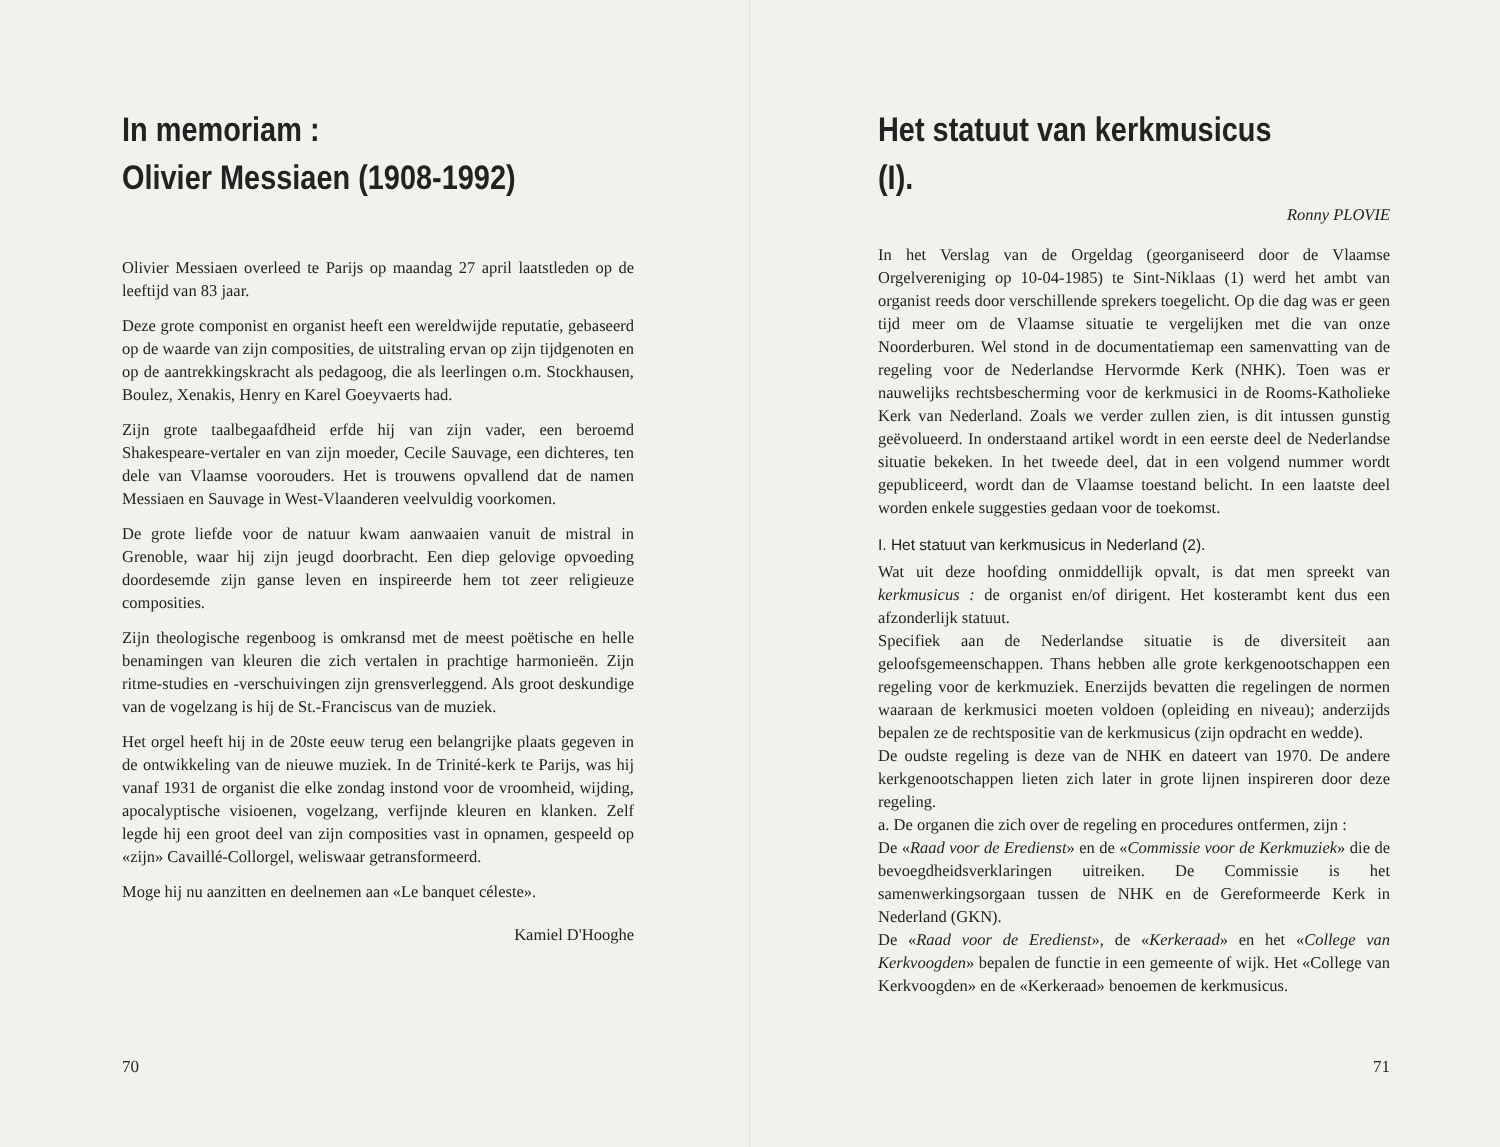In memoriam :
Olivier Messiaen (1908-1992)
Olivier Messiaen overleed te Parijs op maandag 27 april laatstleden op de leeftijd van 83 jaar.
Deze grote componist en organist heeft een wereldwijde reputatie, gebaseerd op de waarde van zijn composities, de uitstraling ervan op zijn tijdgenoten en op de aantrekkingskracht als pedagoog, die als leerlingen o.m. Stockhausen, Boulez, Xenakis, Henry en Karel Goeyvaerts had.
Zijn grote taalbegaafdheid erfde hij van zijn vader, een beroemd Shakespeare-vertaler en van zijn moeder, Cecile Sauvage, een dichteres, ten dele van Vlaamse voorouders. Het is trouwens opvallend dat de namen Messiaen en Sauvage in West-Vlaanderen veelvuldig voorkomen.
De grote liefde voor de natuur kwam aanwaaien vanuit de mistral in Grenoble, waar hij zijn jeugd doorbracht. Een diep gelovige opvoeding doordesemde zijn ganse leven en inspireerde hem tot zeer religieuze composities.
Zijn theologische regenboog is omkransd met de meest poëtische en helle benamingen van kleuren die zich vertalen in prachtige harmonieën. Zijn ritme-studies en -verschuivingen zijn grensverleggend. Als groot deskundige van de vogelzang is hij de St.-Franciscus van de muziek.
Het orgel heeft hij in de 20ste eeuw terug een belangrijke plaats gegeven in de ontwikkeling van de nieuwe muziek. In de Trinité-kerk te Parijs, was hij vanaf 1931 de organist die elke zondag instond voor de vroomheid, wijding, apocalyptische visioenen, vogelzang, verfijnde kleuren en klanken. Zelf legde hij een groot deel van zijn composities vast in opnamen, gespeeld op «zijn» Cavaillé-Collorgel, weliswaar getransformeerd.
Moge hij nu aanzitten en deelnemen aan «Le banquet céleste».
Kamiel D'Hooghe
70
Het statuut van kerkmusicus (I).
Ronny PLOVIE
In het Verslag van de Orgeldag (georganiseerd door de Vlaamse Orgelvereniging op 10-04-1985) te Sint-Niklaas (1) werd het ambt van organist reeds door verschillende sprekers toegelicht. Op die dag was er geen tijd meer om de Vlaamse situatie te vergelijken met die van onze Noorderburen. Wel stond in de documentatiemap een samenvatting van de regeling voor de Nederlandse Hervormde Kerk (NHK). Toen was er nauwelijks rechtsbescherming voor de kerkmusici in de Rooms-Katholieke Kerk van Nederland. Zoals we verder zullen zien, is dit intussen gunstig geëvolueerd. In onderstaand artikel wordt in een eerste deel de Nederlandse situatie bekeken. In het tweede deel, dat in een volgend nummer wordt gepubliceerd, wordt dan de Vlaamse toestand belicht. In een laatste deel worden enkele suggesties gedaan voor de toekomst.
I. Het statuut van kerkmusicus in Nederland (2).
Wat uit deze hoofding onmiddellijk opvalt, is dat men spreekt van kerkmusicus : de organist en/of dirigent. Het kosterambt kent dus een afzonderlijk statuut.
Specifiek aan de Nederlandse situatie is de diversiteit aan geloofsgemeenschappen. Thans hebben alle grote kerkgenootschappen een regeling voor de kerkmuziek. Enerzijds bevatten die regelingen de normen waaraan de kerkmusici moeten voldoen (opleiding en niveau); anderzijds bepalen ze de rechtspositie van de kerkmusicus (zijn opdracht en wedde).
De oudste regeling is deze van de NHK en dateert van 1970. De andere kerkgenootschappen lieten zich later in grote lijnen inspireren door deze regeling.
a. De organen die zich over de regeling en procedures ontfermen, zijn :
De «Raad voor de Eredienst» en de «Commissie voor de Kerkmuziek» die de bevoegdheidsverklaringen uitreiken. De Commissie is het samenwerkingsorgaan tussen de NHK en de Gereformeerde Kerk in Nederland (GKN).
De «Raad voor de Eredienst», de «Kerkeraad» en het «College van Kerkvoogden» bepalen de functie in een gemeente of wijk. Het «College van Kerkvoogden» en de «Kerkeraad» benoemen de kerkmusicus.
71